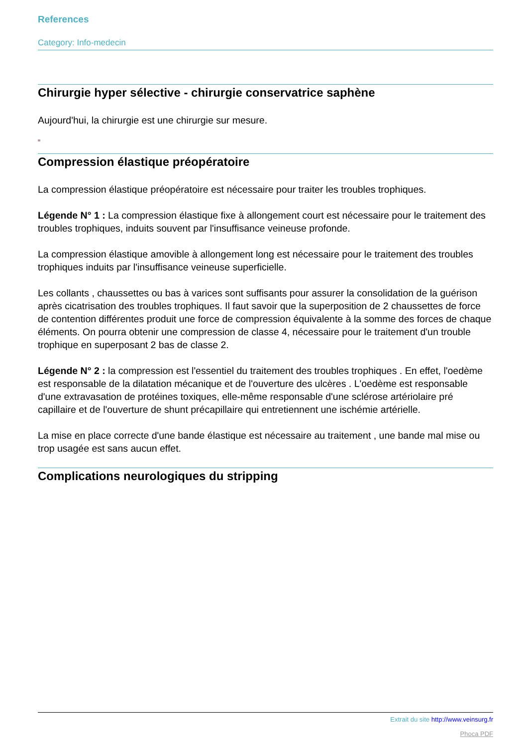References
Category: Info-medecin
Chirurgie hyper sélective - chirurgie conservatrice saphène
Aujourd'hui, la chirurgie est une chirurgie sur mesure.
Compression élastique préopératoire
La compression élastique préopératoire est nécessaire pour traiter les troubles trophiques.
Légende N° 1 : La compression élastique fixe à allongement court est nécessaire pour le traitement des troubles trophiques, induits souvent par l'insuffisance veineuse profonde.
La compression élastique amovible à allongement long est nécessaire pour le traitement des troubles trophiques induits par l'insuffisance veineuse superficielle.
Les collants , chaussettes ou bas à varices sont suffisants pour assurer la consolidation de la guérison après cicatrisation des troubles trophiques. Il faut savoir que la superposition de 2 chaussettes de force de contention différentes produit une force de compression équivalente à la somme des forces de chaque éléments. On pourra obtenir une compression de classe 4, nécessaire pour le traitement d'un trouble trophique en superposant 2 bas de classe 2.
Légende N° 2 : la compression est l'essentiel du traitement des troubles trophiques . En effet, l'oedème est responsable de la dilatation mécanique et de l'ouverture des ulcères . L'oedème est responsable d'une extravasation de protéines toxiques, elle-même responsable d'une sclérose artériolaire pré capillaire et de l'ouverture de shunt précapillaire qui entretiennent une ischémie artérielle.
La mise en place correcte d'une bande élastique est nécessaire au traitement , une bande mal mise ou trop usagée est sans aucun effet.
Complications neurologiques du stripping
Extrait du site http://www.veinsurg.fr
Phoca PDF